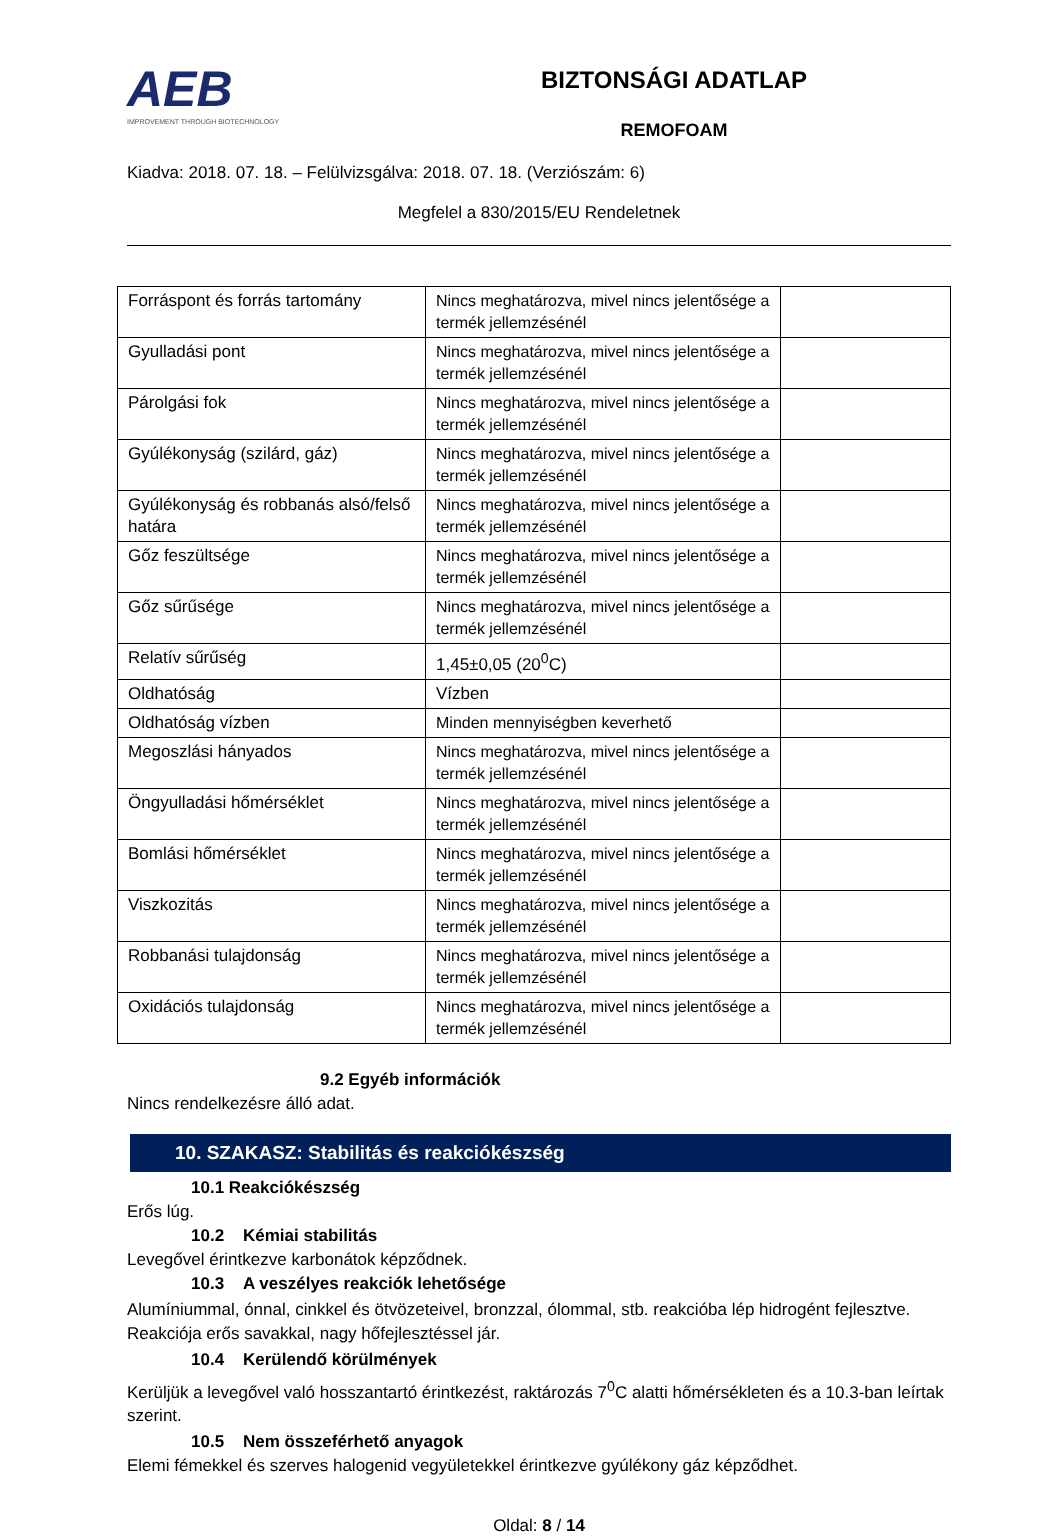AEB
IMPROVEMENT THROUGH BIOTECHNOLOGY
BIZTONSÁGI ADATLAP
REMOFOAM
Kiadva: 2018. 07. 18. – Felülvizsgálva: 2018. 07. 18. (Verziószám: 6)
Megfelel a 830/2015/EU Rendeletnek
| Forráspont és forrás tartomány | Nincs meghatározva, mivel nincs jelentősége a termék jellemzésénél | |
| Gyulladási pont | Nincs meghatározva, mivel nincs jelentősége a termék jellemzésénél | |
| Párolgási fok | Nincs meghatározva, mivel nincs jelentősége a termék jellemzésénél | |
| Gyúlékonyság (szilárd, gáz) | Nincs meghatározva, mivel nincs jelentősége a termék jellemzésénél | |
| Gyúlékonyság és robbanás alsó/felső határa | Nincs meghatározva, mivel nincs jelentősége a termék jellemzésénél | |
| Gőz feszültsége | Nincs meghatározva, mivel nincs jelentősége a termék jellemzésénél | |
| Gőz sűrűsége | Nincs meghatározva, mivel nincs jelentősége a termék jellemzésénél | |
| Relatív sűrűség | 1,45±0,05 (20<sup>0</sup>C) | |
| Oldhatóság | Vízben | |
| Oldhatóság vízben | Minden mennyiségben keverhető | |
| Megoszlási hányados | Nincs meghatározva, mivel nincs jelentősége a termék jellemzésénél | |
| Öngyulladási hőmérséklet | Nincs meghatározva, mivel nincs jelentősége a termék jellemzésénél | |
| Bomlási hőmérséklet | Nincs meghatározva, mivel nincs jelentősége a termék jellemzésénél | |
| Viszkozitás | Nincs meghatározva, mivel nincs jelentősége a termék jellemzésénél | |
| Robbanási tulajdonság | Nincs meghatározva, mivel nincs jelentősége a termék jellemzésénél | |
| Oxidációs tulajdonság | Nincs meghatározva, mivel nincs jelentősége a termék jellemzésénél | |
9.2 Egyéb információk
Nincs rendelkezésre álló adat.
10. SZAKASZ: Stabilitás és reakciókészség
10.1 Reakciókészség
Erős lúg.
10.2 Kémiai stabilitás
Levegővel érintkezve karbonátok képződnek.
10.3 A veszélyes reakciók lehetősége
Alumíniummal, ónnal, cinkkel és ötvözeteivel, bronzzal, ólommal, stb. reakcióba lép hidrogént fejlesztve. Reakciója erős savakkal, nagy hőfejlesztéssel jár.
10.4 Kerülendő körülmények
Kerüljük a levegővel való hosszantartó érintkezést, raktározás 7<sup>0</sup>C alatti hőmérsékleten és a 10.3-ban leírtak szerint.
10.5 Nem összeférhető anyagok
Elemi fémekkel és szerves halogenid vegyületekkel érintkezve gyúlékony gáz képződhet.
Oldal: 8 / 14